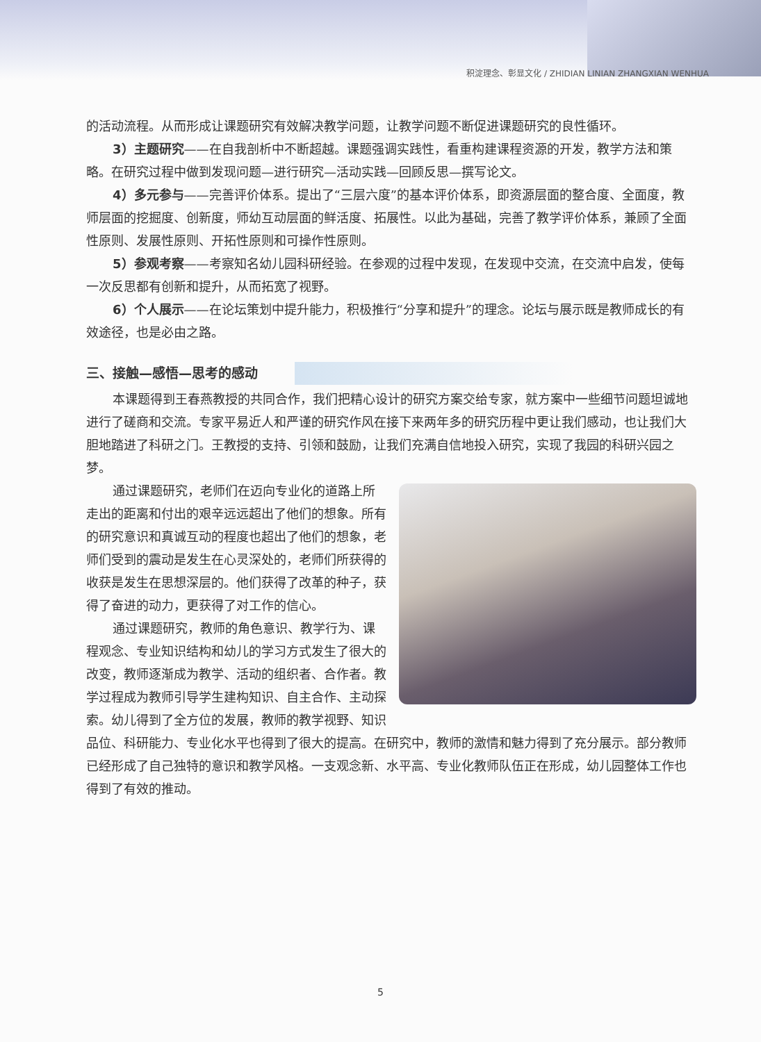积淀理念、彰显文化 / ZHIDIAN LINIAN ZHANGXIAN WENHUA
的活动流程。从而形成让课题研究有效解决教学问题，让教学问题不断促进课题研究的良性循环。
3）主题研究——在自我剖析中不断超越。课题强调实践性，看重构建课程资源的开发，教学方法和策略。在研究过程中做到发现问题—进行研究—活动实践—回顾反思—撰写论文。
4）多元参与——完善评价体系。提出了“三层六度”的基本评价体系，即资源层面的整合度、全面度，教师层面的挖掘度、创新度，师幼互动层面的鲜活度、拓展性。以此为基础，完善了教学评价体系，兼顾了全面性原则、发展性原则、开拓性原则和可操作性原则。
5）参观考察——考察知名幼儿园科研经验。在参观的过程中发现，在发现中交流，在交流中启发，使每一次反思都有创新和提升，从而拓宽了视野。
6）个人展示——在论坛策划中提升能力，积极推行“分享和提升”的理念。论坛与展示既是教师成长的有效途径，也是必由之路。
三、接触—感悟—思考的感动
本课题得到王春燕教授的共同合作，我们把精心设计的研究方案交给专家，就方案中一些细节问题坦诚地进行了磋商和交流。专家平易近人和严谨的研究作风在接下来两年多的研究历程中更让我们感动，也让我们大胆地踏进了科研之门。王教授的支持、引领和鼓励，让我们充满自信地投入研究，实现了我园的科研兴园之梦。
通过课题研究，老师们在迈向专业化的道路上所走出的距离和付出的艰辛远远超出了他们的想象。所有的研究意识和真诚互动的程度也超出了他们的想象，老师们受到的震动是发生在心灵深处的，老师们所获得的收获是发生在思想深层的。他们获得了改革的种子，获得了奋进的动力，更获得了对工作的信心。
通过课题研究，教师的角色意识、教学行为、课程观念、专业知识结构和幼儿的学习方式发生了很大的改变，教师逐渐成为教学、活动的组织者、合作者。教学过程成为教师引导学生建构知识、自主合作、主动探索。幼儿得到了全方位的发展，教师的教学视野、知识品位、科研能力、专业化水平也得到了很大的提高。在研究中，教师的激情和魅力得到了充分展示。部分教师已经形成了自己独特的意识和教学风格。一支观念新、水平高、专业化教师队伍正在形成，幼儿园整体工作也得到了有效的推动。
5